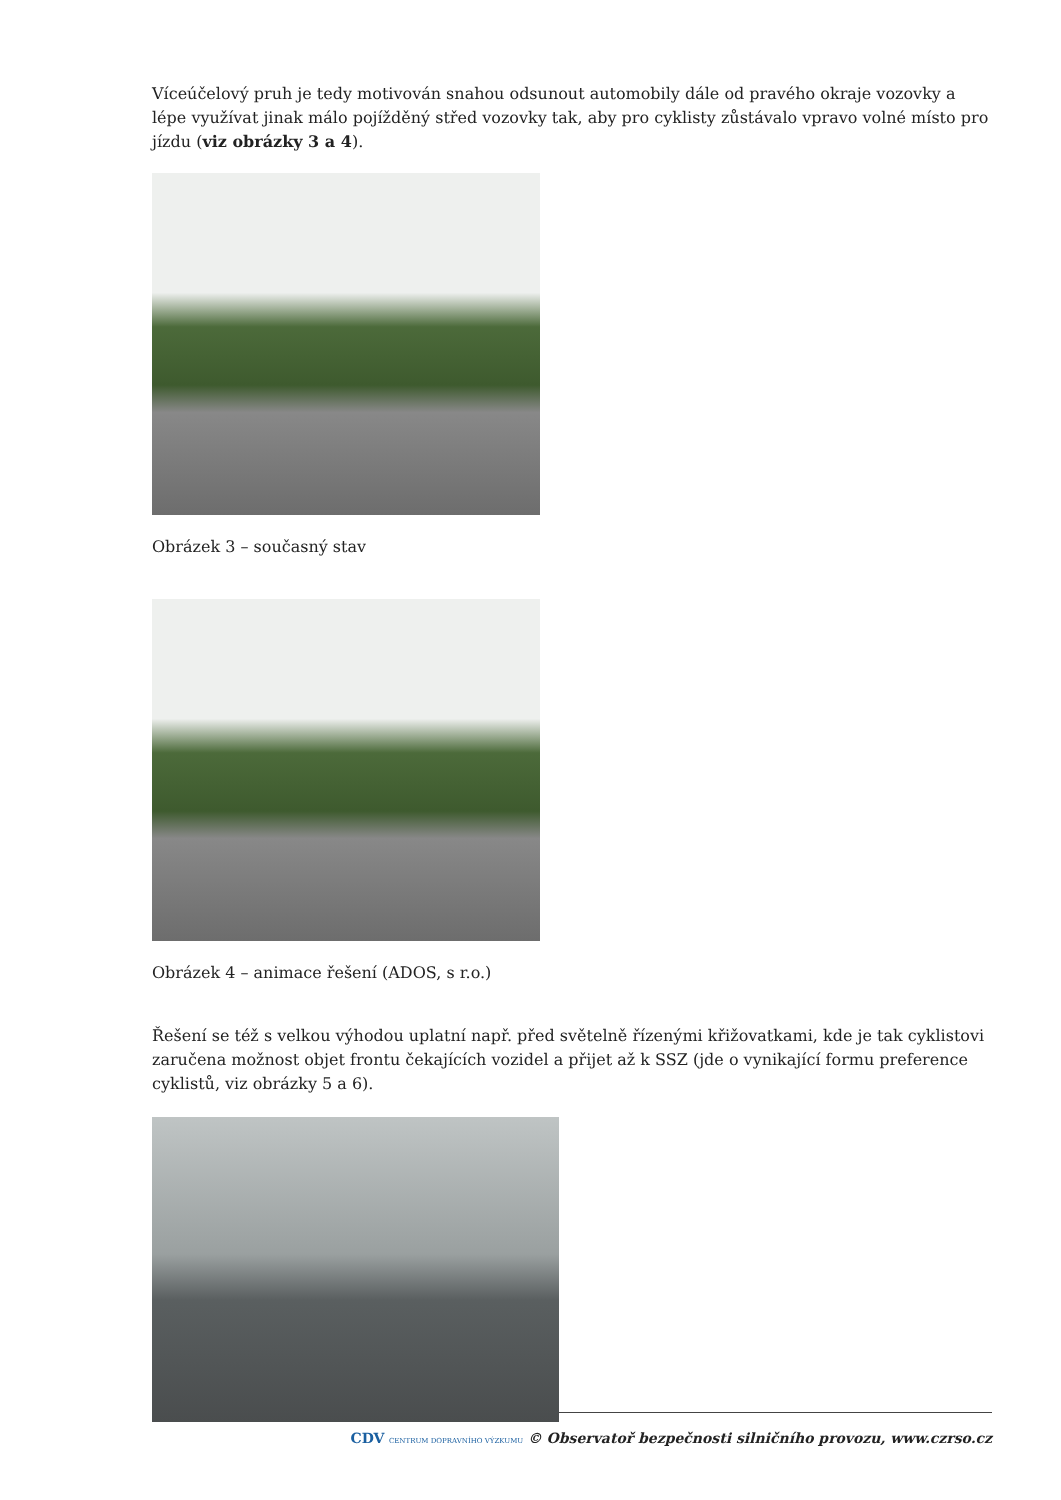Víceúčelový pruh je tedy motivován snahou odsunout automobily dále od pravého okraje vozovky a lépe využívat jinak málo pojížděný střed vozovky tak, aby pro cyklisty zůstávalo vpravo volné místo pro jízdu (viz obrázky 3 a 4).
Obrázek 3 – současný stav
Obrázek 4 – animace řešení (ADOS, s r.o.)
Řešení se též s velkou výhodou uplatní např. před světelně řízenými křižovatkami, kde je tak cyklistovi zaručena možnost objet frontu čekajících vozidel a přijet až k SSZ (jde o vynikající formu preference cyklistů, viz obrázky 5 a 6).
CDV CENTRUM DOPRAVNÍHO VÝZKUMU © Observatoř bezpečnosti silničního provozu, www.czrso.cz